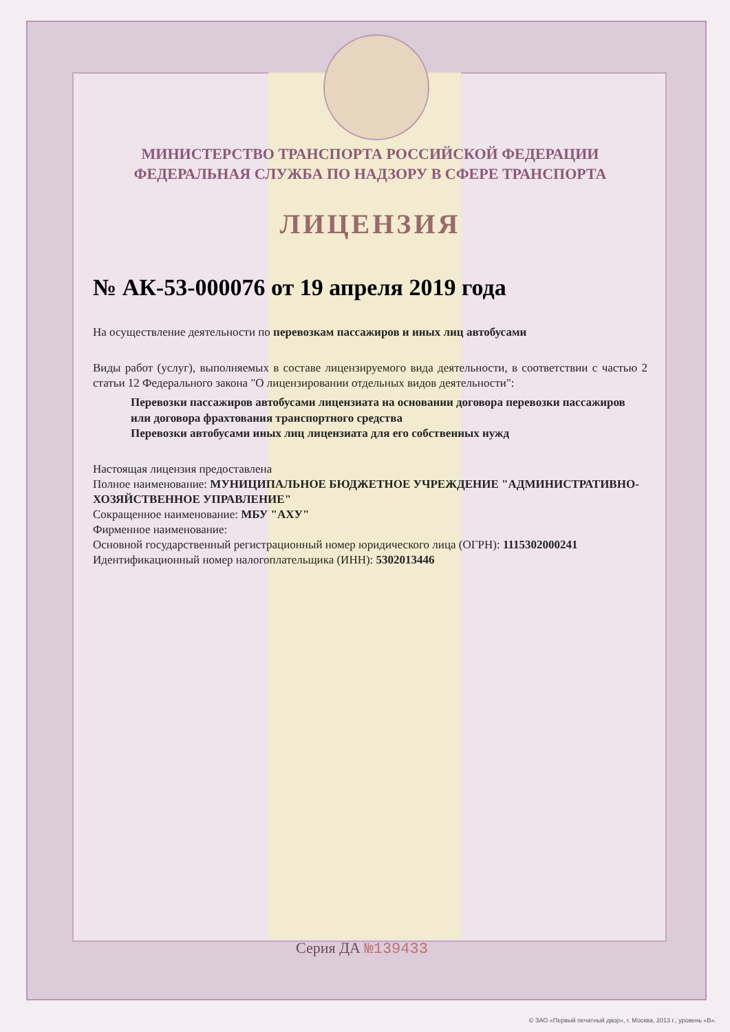МИНИСТЕРСТВО ТРАНСПОРТА РОССИЙСКОЙ ФЕДЕРАЦИИ
ФЕДЕРАЛЬНАЯ СЛУЖБА ПО НАДЗОРУ В СФЕРЕ ТРАНСПОРТА
ЛИЦЕНЗИЯ
№ АК-53-000076 от 19 апреля 2019 года
На осуществление деятельности по перевозкам пассажиров и иных лиц автобусами
Виды работ (услуг), выполняемых в составе лицензируемого вида деятельности, в соответствии с частью 2 статьи 12 Федерального закона "О лицензировании отдельных видов деятельности":
Перевозки пассажиров автобусами лицензиата на основании договора перевозки пассажиров или договора фрахтования транспортного средства
Перевозки автобусами иных лиц лицензиата для его собственных нужд
Настоящая лицензия предоставлена
Полное наименование: МУНИЦИПАЛЬНОЕ БЮДЖЕТНОЕ УЧРЕЖДЕНИЕ "АДМИНИСТРАТИВНО-ХОЗЯЙСТВЕННОЕ УПРАВЛЕНИЕ"
Сокращенное наименование: МБУ "АХУ"
Фирменное наименование:
Основной государственный регистрационный номер юридического лица (ОГРН): 1115302000241
Идентификационный номер налогоплательщика (ИНН): 5302013446
Серия ДА №139433
© ЗАО «Первый печатный двор», г. Москва, 2013 г., уровень «В».